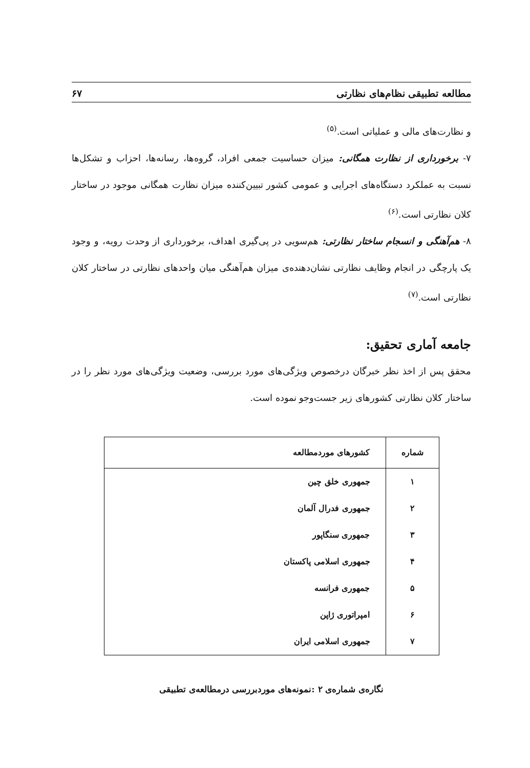مطالعه تطبیقی نظام‌های نظارتی ۶۷
و نظارت‌های مالی و عملیاتی است.<sup>(۵)</sup>
۷- برخورداری از نظارت همگانی: میزان حساسیت جمعی افراد، گروه‌ها، رسانه‌ها، احزاب و تشکل‌ها نسبت به عملکرد دستگاه‌های اجرایی و عمومی کشور تبیین‌کننده میزان نظارت همگانی موجود در ساختار کلان نظارتی است.<sup>(۶)</sup>
۸- هم‌آهنگی و انسجام ساختار نظارتی: هم‌سویی در پی‌گیری اهداف، برخورداری از وحدت رویه، و وجود یک پارچگی در انجام وظایف نظارتی نشان‌دهنده‌ی میزان هم‌آهنگی میان واحدهای نظارتی در ساختار کلان نظارتی است.<sup>(۷)</sup>
جامعه آماری تحقیق:
محقق پس از اخذ نظر خبرگان درخصوص ویژگی‌های مورد بررسی، وضعیت ویژگی‌های مورد نظر را در ساختار کلان نظارتی کشورهای زیر جست‌وجو نموده است.
| شماره | کشورهای موردمطالعه |
| --- | --- |
| ۱ | جمهوری خلق چین |
| ۲ | جمهوری فدرال آلمان |
| ۳ | جمهوری سنگاپور |
| ۴ | جمهوری اسلامی پاکستان |
| ۵ | جمهوری فرانسه |
| ۶ | امپراتوری ژاپن |
| ۷ | جمهوری اسلامی ایران |
نگاره‌ی شماره‌ی ۲ :نمونه‌های موردبررسی درمطالعه‌ی تطبیقی